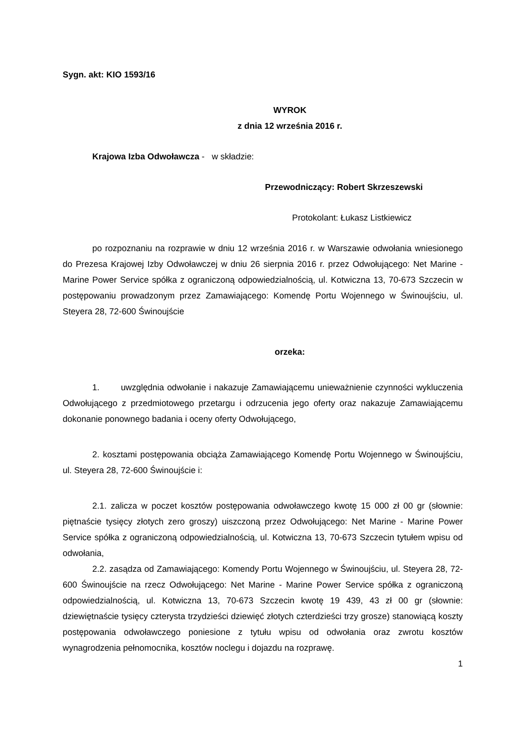Sygn. akt: KIO 1593/16
WYROK
z dnia 12 września 2016 r.
Krajowa Izba Odwoławcza - w składzie:
Przewodniczący: Robert Skrzeszewski
Protokolant: Łukasz Listkiewicz
po rozpoznaniu na rozprawie w dniu 12 września 2016 r. w Warszawie odwołania wniesionego do Prezesa Krajowej Izby Odwoławczej w dniu 26 sierpnia 2016 r. przez Odwołującego: Net Marine - Marine Power Service spółka z ograniczoną odpowiedzialnością, ul. Kotwiczna 13, 70-673 Szczecin w postępowaniu prowadzonym przez Zamawiającego: Komendę Portu Wojennego w Świnoujściu, ul. Steyera 28, 72-600 Świnoujście
orzeka:
1. uwzględnia odwołanie i nakazuje Zamawiającemu unieważnienie czynności wykluczenia Odwołującego z przedmiotowego przetargu i odrzucenia jego oferty oraz nakazuje Zamawiającemu dokonanie ponownego badania i oceny oferty Odwołującego,
2. kosztami postępowania obciąża Zamawiającego Komendę Portu Wojennego w Świnoujściu, ul. Steyera 28, 72-600 Świnoujście i:
2.1. zalicza w poczet kosztów postępowania odwoławczego kwotę 15 000 zł 00 gr (słownie: piętnaście tysięcy złotych zero groszy) uiszczoną przez Odwołującego: Net Marine - Marine Power Service spółka z ograniczoną odpowiedzialnością, ul. Kotwiczna 13, 70-673 Szczecin tytułem wpisu od odwołania,
2.2. zasądza od Zamawiającego: Komendy Portu Wojennego w Świnoujściu, ul. Steyera 28, 72-600 Świnoujście na rzecz Odwołującego: Net Marine - Marine Power Service spółka z ograniczoną odpowiedzialnością, ul. Kotwiczna 13, 70-673 Szczecin kwotę 19 439, 43 zł 00 gr (słownie: dziewiętnaście tysięcy czterysta trzydzieści dziewięć złotych czterdzieści trzy grosze) stanowiącą koszty postępowania odwoławczego poniesione z tytułu wpisu od odwołania oraz zwrotu kosztów wynagrodzenia pełnomocnika, kosztów noclegu i dojazdu na rozprawę.
1